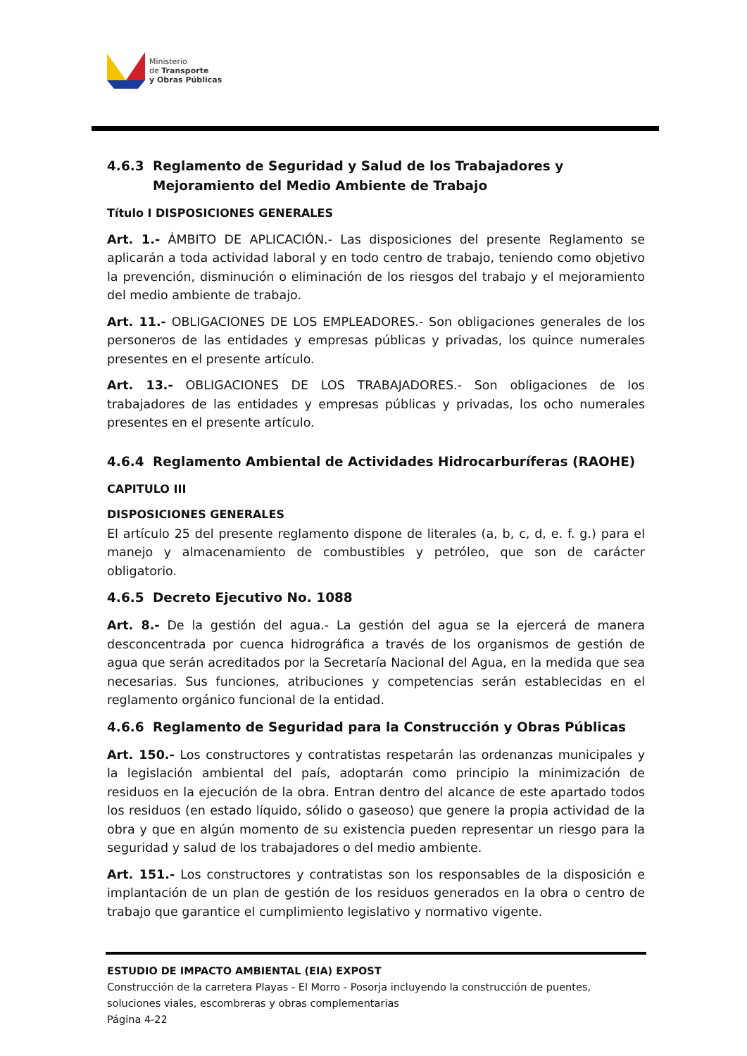Ministerio
de Transporte
y Obras Públicas
4.6.3 Reglamento de Seguridad y Salud de los Trabajadores y Mejoramiento del Medio Ambiente de Trabajo
Título I DISPOSICIONES GENERALES
Art. 1.- ÁMBITO DE APLICACIÓN.- Las disposiciones del presente Reglamento se aplicarán a toda actividad laboral y en todo centro de trabajo, teniendo como objetivo la prevención, disminución o eliminación de los riesgos del trabajo y el mejoramiento del medio ambiente de trabajo.
Art. 11.- OBLIGACIONES DE LOS EMPLEADORES.- Son obligaciones generales de los personeros de las entidades y empresas públicas y privadas, los quince numerales presentes en el presente artículo.
Art. 13.- OBLIGACIONES DE LOS TRABAJADORES.- Son obligaciones de los trabajadores de las entidades y empresas públicas y privadas, los ocho numerales presentes en el presente artículo.
4.6.4 Reglamento Ambiental de Actividades Hidrocarburíferas (RAOHE)
CAPITULO III
DISPOSICIONES GENERALES
El artículo 25 del presente reglamento dispone de literales (a, b, c, d, e. f. g.) para el manejo y almacenamiento de combustibles y petróleo, que son de carácter obligatorio.
4.6.5 Decreto Ejecutivo No. 1088
Art. 8.- De la gestión del agua.- La gestión del agua se la ejercerá de manera desconcentrada por cuenca hidrográfica a través de los organismos de gestión de agua que serán acreditados por la Secretaría Nacional del Agua, en la medida que sea necesarias. Sus funciones, atribuciones y competencias serán establecidas en el reglamento orgánico funcional de la entidad.
4.6.6 Reglamento de Seguridad para la Construcción y Obras Públicas
Art. 150.- Los constructores y contratistas respetarán las ordenanzas municipales y la legislación ambiental del país, adoptarán como principio la minimización de residuos en la ejecución de la obra. Entran dentro del alcance de este apartado todos los residuos (en estado líquido, sólido o gaseoso) que genere la propia actividad de la obra y que en algún momento de su existencia pueden representar un riesgo para la seguridad y salud de los trabajadores o del medio ambiente.
Art. 151.- Los constructores y contratistas son los responsables de la disposición e implantación de un plan de gestión de los residuos generados en la obra o centro de trabajo que garantice el cumplimiento legislativo y normativo vigente.
ESTUDIO DE IMPACTO AMBIENTAL (EIA) EXPOST
Construcción de la carretera Playas - El Morro - Posorja incluyendo la construcción de puentes, soluciones viales, escombreras y obras complementarias
Página 4-22